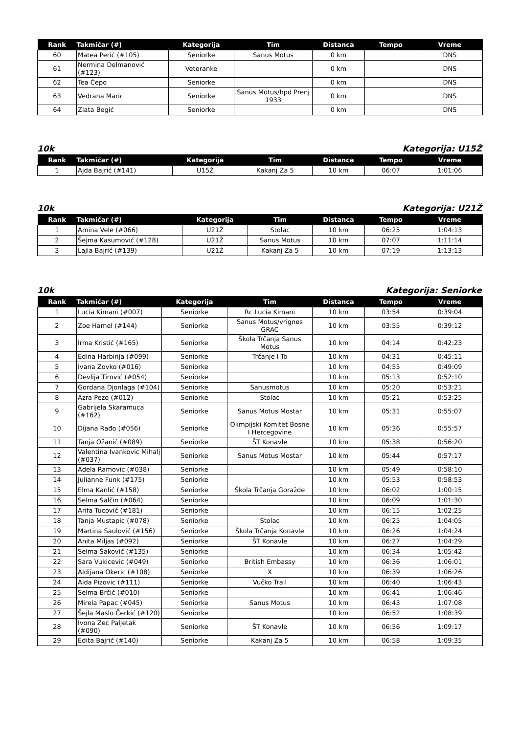| Rank | Takmičar (#) | Kategorija | Tim | Distanca | Tempo | Vreme |
| --- | --- | --- | --- | --- | --- | --- |
| 60 | Matea Perić (#105) | Seniorke | Sanus Motus | 0 km | | DNS |
| 61 | Nermina Delmanović (#123) | Veteranke | | 0 km | | DNS |
| 62 | Tea Čepo | Seniorke | | 0 km | | DNS |
| 63 | Vedrana Maric | Seniorke | Sanus Motus/hpd Prenj 1933 | 0 km | | DNS |
| 64 | Zlata Begić | Seniorke | | 0 km | | DNS |
10k Kategorija: U15Ž
| Rank | Takmičar (#) | Kategorija | Tim | Distanca | Tempo | Vreme |
| --- | --- | --- | --- | --- | --- | --- |
| 1 | Ajda Bajrić (#141) | U15Ž | Kakanj Za 5 | 10 km | 06:07 | 1:01:06 |
10k Kategorija: U21Ž
| Rank | Takmičar (#) | Kategorija | Tim | Distanca | Tempo | Vreme |
| --- | --- | --- | --- | --- | --- | --- |
| 1 | Amina Vele (#066) | U21Ž | Stolac | 10 km | 06:25 | 1:04:13 |
| 2 | Šejma Kasumović (#128) | U21Ž | Sanus Motus | 10 km | 07:07 | 1:11:14 |
| 3 | Lajla Bajrić (#139) | U21Ž | Kakanj Za 5 | 10 km | 07:19 | 1:13:13 |
10k Kategorija: Seniorke
| Rank | Takmičar (#) | Kategorija | Tim | Distanca | Tempo | Vreme |
| --- | --- | --- | --- | --- | --- | --- |
| 1 | Lucia Kimani (#007) | Seniorke | Rc Lucia Kimani | 10 km | 03:54 | 0:39:04 |
| 2 | Zoe Hamel (#144) | Seniorke | Sanus Motus/vrignes GRAC | 10 km | 03:55 | 0:39:12 |
| 3 | Irma Kristić (#165) | Seniorke | Škola Trčanja Sanus Motus | 10 km | 04:14 | 0:42:23 |
| 4 | Edina Harbinja (#099) | Seniorke | Trčanje I To | 10 km | 04:31 | 0:45:11 |
| 5 | Ivana Zovko (#016) | Seniorke | | 10 km | 04:55 | 0:49:09 |
| 6 | Devlija Tirović (#054) | Seniorke | | 10 km | 05:13 | 0:52:10 |
| 7 | Gordana Djonlaga (#104) | Seniorke | Sanusmotus | 10 km | 05:20 | 0:53:21 |
| 8 | Azra Pezo (#012) | Seniorke | Stolac | 10 km | 05:21 | 0:53:25 |
| 9 | Gabrijela Skaramuca (#162) | Seniorke | Sanus Motus Mostar | 10 km | 05:31 | 0:55:07 |
| 10 | Dijana Rađo (#056) | Seniorke | Olimpijski Komitet Bosne I Hercegovine | 10 km | 05:36 | 0:55:57 |
| 11 | Tanja Ožanić (#089) | Seniorke | ŠT Konavle | 10 km | 05:38 | 0:56:20 |
| 12 | Valentina Ivankovic Mihalj (#037) | Seniorke | Sanus Motus Mostar | 10 km | 05:44 | 0:57:17 |
| 13 | Adela Ramovic (#038) | Seniorke | | 10 km | 05:49 | 0:58:10 |
| 14 | Julianne Funk (#175) | Seniorke | | 10 km | 05:53 | 0:58:53 |
| 15 | Elma Kanlić (#158) | Seniorke | Škola Trčanja Goražde | 10 km | 06:02 | 1:00:15 |
| 16 | Selma Salčin (#064) | Seniorke | | 10 km | 06:09 | 1:01:30 |
| 17 | Arifa Tucović (#181) | Seniorke | | 10 km | 06:15 | 1:02:25 |
| 18 | Tanja Mustapic (#078) | Seniorke | Stolac | 10 km | 06:25 | 1:04:05 |
| 19 | Martina Saulović (#156) | Seniorke | Škola Trčanja Konavle | 10 km | 06:26 | 1:04:24 |
| 20 | Anita Miljas (#092) | Seniorke | ŠT Konavle | 10 km | 06:27 | 1:04:29 |
| 21 | Selma Šaković (#135) | Seniorke | | 10 km | 06:34 | 1:05:42 |
| 22 | Sara Vukicevic (#049) | Seniorke | British Embassy | 10 km | 06:36 | 1:06:01 |
| 23 | Aldijana Okeric (#108) | Seniorke | X | 10 km | 06:39 | 1:06:26 |
| 24 | Aida Pizovic (#111) | Seniorke | Vučko Trail | 10 km | 06:40 | 1:06:43 |
| 25 | Selma Brčić (#010) | Seniorke | | 10 km | 06:41 | 1:06:46 |
| 26 | Mirela Papac (#045) | Seniorke | Sanus Motus | 10 km | 06:43 | 1:07:08 |
| 27 | Šejla Maslo Čerkić (#120) | Seniorke | | 10 km | 06:52 | 1:08:39 |
| 28 | Ivona Zec Paljetak (#090) | Seniorke | ŠT Konavle | 10 km | 06:56 | 1:09:17 |
| 29 | Edita Bajrić (#140) | Seniorke | Kakanj Za 5 | 10 km | 06:58 | 1:09:35 |